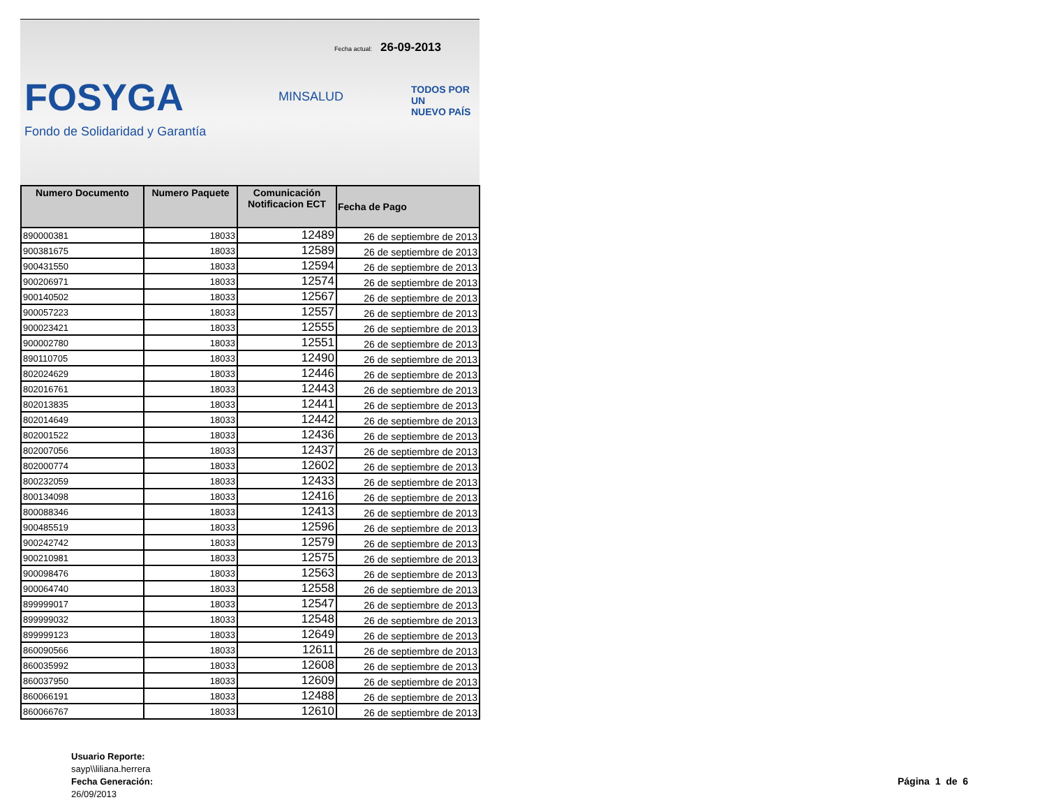Fecha actual: 26-09-2013
FOSYGA
Fondo de Solidaridad y Garantía
MINSALUD
TODOS POR UN
NUEVO PAÍS
| Numero Documento | Numero Paquete | Comunicación Notificacion ECT | Fecha de Pago |
| --- | --- | --- | --- |
| 890000381 | 18033 | 12489 | 26 de septiembre de 2013 |
| 900381675 | 18033 | 12589 | 26 de septiembre de 2013 |
| 900431550 | 18033 | 12594 | 26 de septiembre de 2013 |
| 900206971 | 18033 | 12574 | 26 de septiembre de 2013 |
| 900140502 | 18033 | 12567 | 26 de septiembre de 2013 |
| 900057223 | 18033 | 12557 | 26 de septiembre de 2013 |
| 900023421 | 18033 | 12555 | 26 de septiembre de 2013 |
| 900002780 | 18033 | 12551 | 26 de septiembre de 2013 |
| 890110705 | 18033 | 12490 | 26 de septiembre de 2013 |
| 802024629 | 18033 | 12446 | 26 de septiembre de 2013 |
| 802016761 | 18033 | 12443 | 26 de septiembre de 2013 |
| 802013835 | 18033 | 12441 | 26 de septiembre de 2013 |
| 802014649 | 18033 | 12442 | 26 de septiembre de 2013 |
| 802001522 | 18033 | 12436 | 26 de septiembre de 2013 |
| 802007056 | 18033 | 12437 | 26 de septiembre de 2013 |
| 802000774 | 18033 | 12602 | 26 de septiembre de 2013 |
| 800232059 | 18033 | 12433 | 26 de septiembre de 2013 |
| 800134098 | 18033 | 12416 | 26 de septiembre de 2013 |
| 800088346 | 18033 | 12413 | 26 de septiembre de 2013 |
| 900485519 | 18033 | 12596 | 26 de septiembre de 2013 |
| 900242742 | 18033 | 12579 | 26 de septiembre de 2013 |
| 900210981 | 18033 | 12575 | 26 de septiembre de 2013 |
| 900098476 | 18033 | 12563 | 26 de septiembre de 2013 |
| 900064740 | 18033 | 12558 | 26 de septiembre de 2013 |
| 899999017 | 18033 | 12547 | 26 de septiembre de 2013 |
| 899999032 | 18033 | 12548 | 26 de septiembre de 2013 |
| 899999123 | 18033 | 12649 | 26 de septiembre de 2013 |
| 860090566 | 18033 | 12611 | 26 de septiembre de 2013 |
| 860035992 | 18033 | 12608 | 26 de septiembre de 2013 |
| 860037950 | 18033 | 12609 | 26 de septiembre de 2013 |
| 860066191 | 18033 | 12488 | 26 de septiembre de 2013 |
| 860066767 | 18033 | 12610 | 26 de septiembre de 2013 |
Usuario Reporte:
sayp\\liliana.herrera
Fecha Generación:
26/09/2013
Página 1 de 6